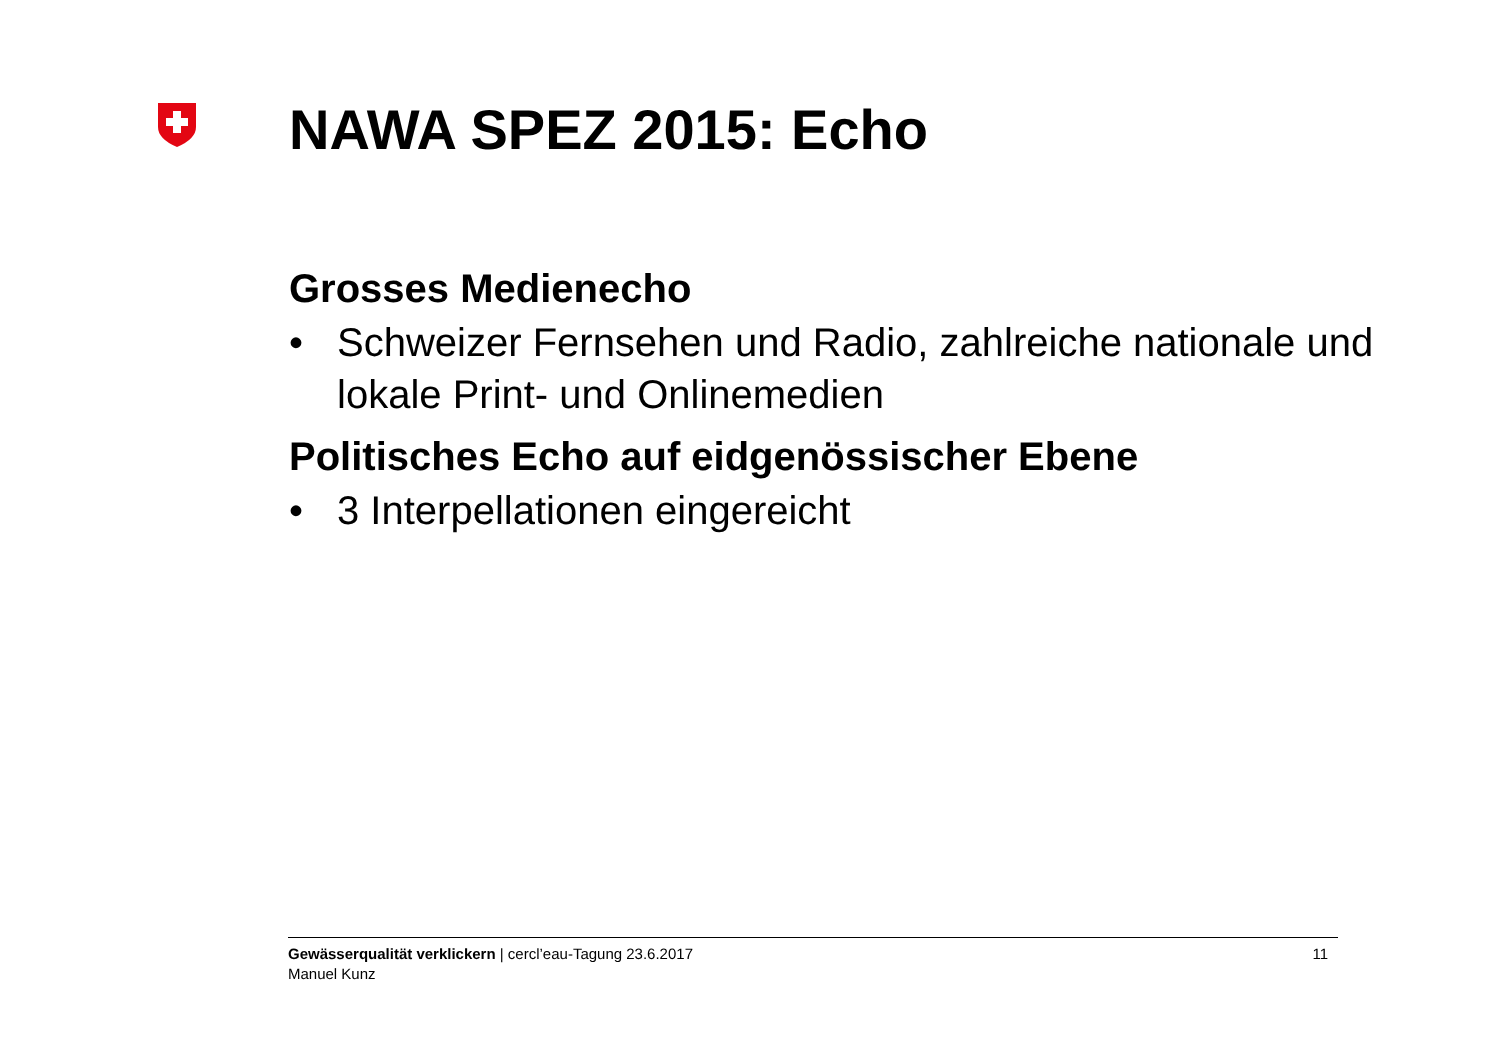NAWA SPEZ 2015: Echo
Grosses Medienecho
• Schweizer Fernsehen und Radio, zahlreiche nationale und lokale Print- und Onlinemedien
Politisches Echo auf eidgenössischer Ebene
• 3 Interpellationen eingereicht
Gewässerqualität verklickern | cercl’eau-Tagung 23.6.2017
Manuel Kunz
11